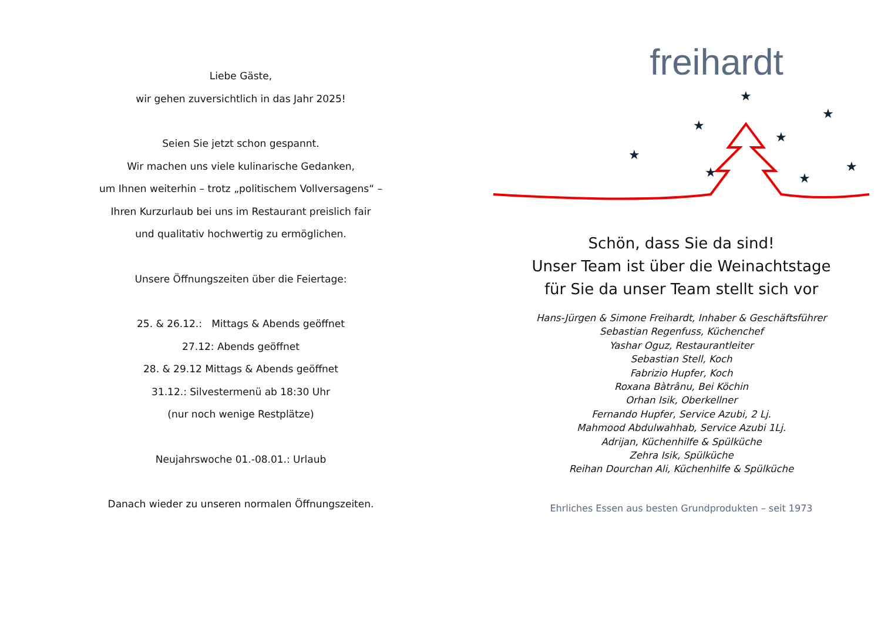Liebe Gäste,
wir gehen zuversichtlich in das Jahr 2025!
Seien Sie jetzt schon gespannt.
Wir machen uns viele kulinarische Gedanken,
um Ihnen weiterhin – trotz „politischem Vollversagens“ –
Ihren Kurzurlaub bei uns im Restaurant preislich fair
und qualitativ hochwertig zu ermöglichen.
Unsere Öffnungszeiten über die Feiertage:
25. & 26.12.: Mittags & Abends geöffnet
27.12: Abends geöffnet
28. & 29.12 Mittags & Abends geöffnet
31.12.: Silvestermenü ab 18:30 Uhr
(nur noch wenige Restplätze)
Neujahrswoche 01.-08.01.: Urlaub
Danach wieder zu unseren normalen Öffnungszeiten.
freihardt
★
★
★
★
★
★
★
★
Schön, dass Sie da sind!
Unser Team ist über die Weinachtstage
für Sie da unser Team stellt sich vor
Hans-Jürgen & Simone Freihardt, Inhaber & Geschäftsführer
Sebastian Regenfuss, Küchenchef
Yashar Oguz, Restaurantleiter
Sebastian Stell, Koch
Fabrizio Hupfer, Koch
Roxana Bàtrânu, Bei Köchin
Orhan Isik, Oberkellner
Fernando Hupfer, Service Azubi, 2 Lj.
Mahmood Abdulwahhab, Service Azubi 1Lj.
Adrijan, Küchenhilfe & Spülküche
Zehra Isik, Spülküche
Reihan Dourchan Ali, Küchenhilfe & Spülküche
Ehrliches Essen aus besten Grundprodukten – seit 1973